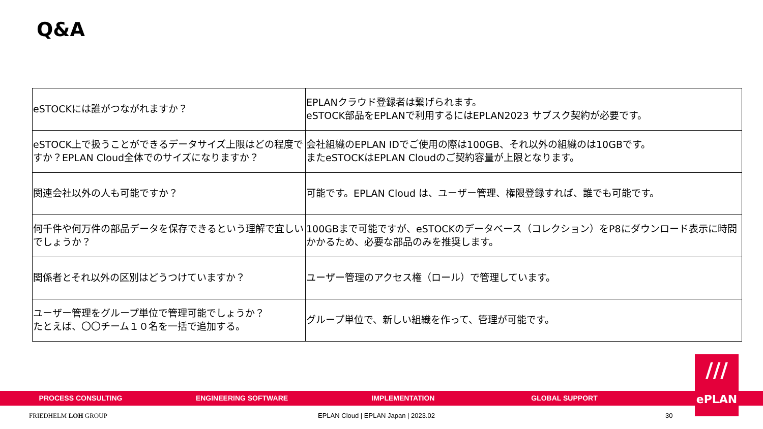Q&A
| eSTOCKには誰がつながれますか？ | EPLANクラウド登録者は繋げられます。 eSTOCK部品をEPLANで利用するにはEPLAN2023 サブスク契約が必要です。 |
| eSTOCK上で扱うことができるデータサイズ上限はどの程度ですか？EPLAN Cloud全体でのサイズになりますか？ | 会社組織のEPLAN IDでご使用の際は100GB、それ以外の組織のは10GBです。 またeSTOCKはEPLAN Cloudのご契約容量が上限となります。 |
| 関連会社以外の人も可能ですか？ | 可能です。EPLAN Cloud は、ユーザー管理、権限登録すれば、誰でも可能です。 |
| 何千件や何万件の部品データを保存できるという理解で宜しいでしょうか？ | 100GBまで可能ですが、eSTOCKのデータベース（コレクション）をP8にダウンロード表示に時間かかるため、必要な部品のみを推奨します。 |
| 関係者とそれ以外の区別はどうつけていますか？ | ユーザー管理のアクセス権（ロール）で管理しています。 |
| ユーザー管理をグループ単位で管理可能でしょうか？ たとえば、〇〇チーム１０名を一括で追加する。 | グループ単位で、新しい組織を作って、管理が可能です。 |
PROCESS CONSULTING ENGINEERING SOFTWARE IMPLEMENTATION GLOBAL SUPPORT
///
ePLAN
FRIEDHELM LOH GROUP
EPLAN Cloud | EPLAN Japan | 2023.02
30